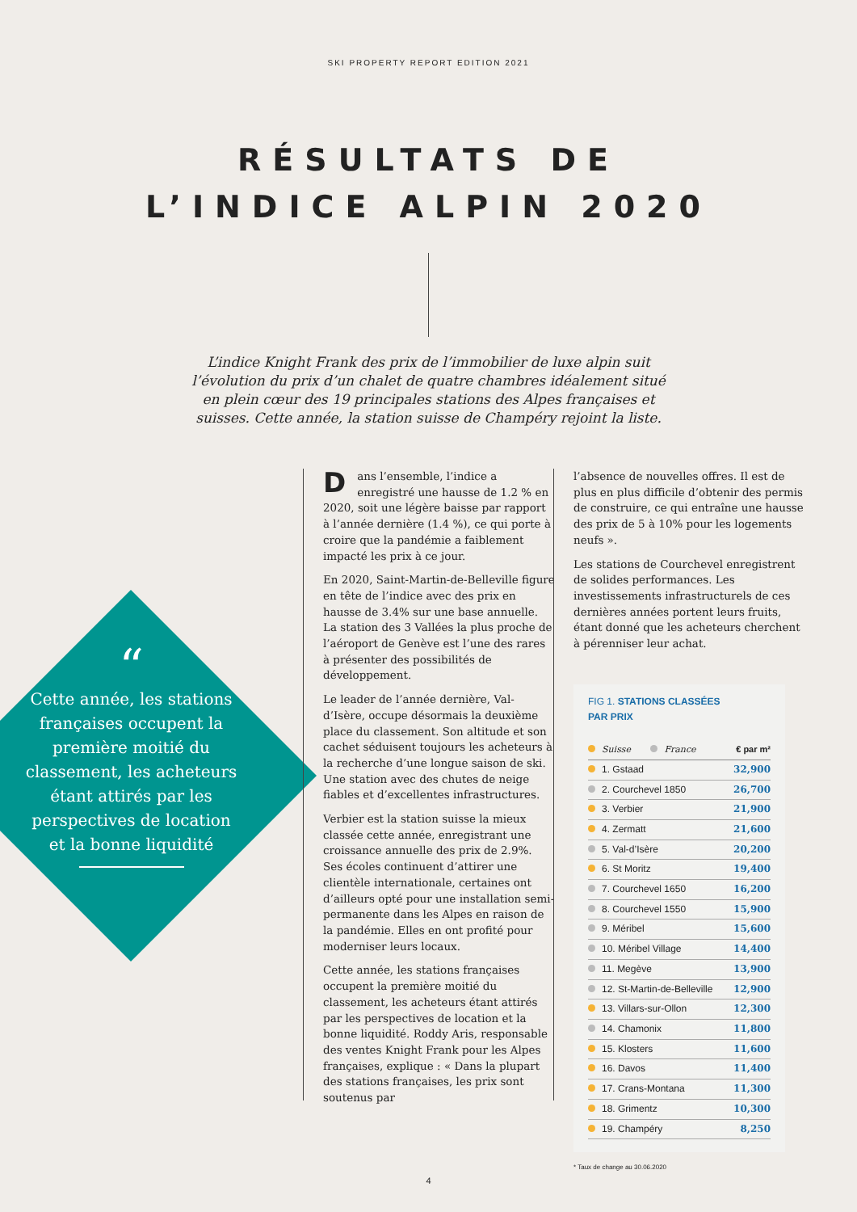SKI PROPERTY REPORT EDITION 2021
RÉSULTATS DE
L’INDICE ALPIN 2020
L’indice Knight Frank des prix de l’immobilier de luxe alpin suit l’évolution du prix d’un chalet de quatre chambres idéalement situé en plein cœur des 19 principales stations des Alpes françaises et suisses. Cette année, la station suisse de Champéry rejoint la liste.
“
Cette année, les stations françaises occupent la première moitié du classement, les acheteurs étant attirés par les perspectives de location et la bonne liquidité
Dans l’ensemble, l’indice a enregistré une hausse de 1.2 % en 2020, soit une légère baisse par rapport à l’année dernière (1.4 %), ce qui porte à croire que la pandémie a faiblement impacté les prix à ce jour.
En 2020, Saint-Martin-de-Belleville figure en tête de l’indice avec des prix en hausse de 3.4% sur une base annuelle. La station des 3 Vallées la plus proche de l’aéroport de Genève est l’une des rares à présenter des possibilités de développement.
Le leader de l’année dernière, Val-d’Isère, occupe désormais la deuxième place du classement. Son altitude et son cachet séduisent toujours les acheteurs à la recherche d’une longue saison de ski. Une station avec des chutes de neige fiables et d’excellentes infrastructures.
Verbier est la station suisse la mieux classée cette année, enregistrant une croissance annuelle des prix de 2.9%. Ses écoles continuent d’attirer une clientèle internationale, certaines ont d’ailleurs opté pour une installation semi-permanente dans les Alpes en raison de la pandémie. Elles en ont profité pour moderniser leurs locaux.
Cette année, les stations françaises occupent la première moitié du classement, les acheteurs étant attirés par les perspectives de location et la bonne liquidité. Roddy Aris, responsable des ventes Knight Frank pour les Alpes françaises, explique : « Dans la plupart des stations françaises, les prix sont soutenus par
l’absence de nouvelles offres. Il est de plus en plus difficile d’obtenir des permis de construire, ce qui entraîne une hausse des prix de 5 à 10% pour les logements neufs ».
Les stations de Courchevel enregistrent de solides performances. Les investissements infrastructurels de ces dernières années portent leurs fruits, étant donné que les acheteurs cherchent à pérenniser leur achat.
FIG 1. STATIONS CLASSÉES
PAR PRIX
| Suisse France | € par m² |
| --- | --- |
| 1. Gstaad | 32,900 |
| 2. Courchevel 1850 | 26,700 |
| 3. Verbier | 21,900 |
| 4. Zermatt | 21,600 |
| 5. Val-d’Isère | 20,200 |
| 6. St Moritz | 19,400 |
| 7. Courchevel 1650 | 16,200 |
| 8. Courchevel 1550 | 15,900 |
| 9. Méribel | 15,600 |
| 10. Méribel Village | 14,400 |
| 11. Megève | 13,900 |
| 12. St-Martin-de-Belleville | 12,900 |
| 13. Villars-sur-Ollon | 12,300 |
| 14. Chamonix | 11,800 |
| 15. Klosters | 11,600 |
| 16. Davos | 11,400 |
| 17. Crans-Montana | 11,300 |
| 18. Grimentz | 10,300 |
| 19. Champéry | 8,250 |
* Taux de change au 30.06.2020
4